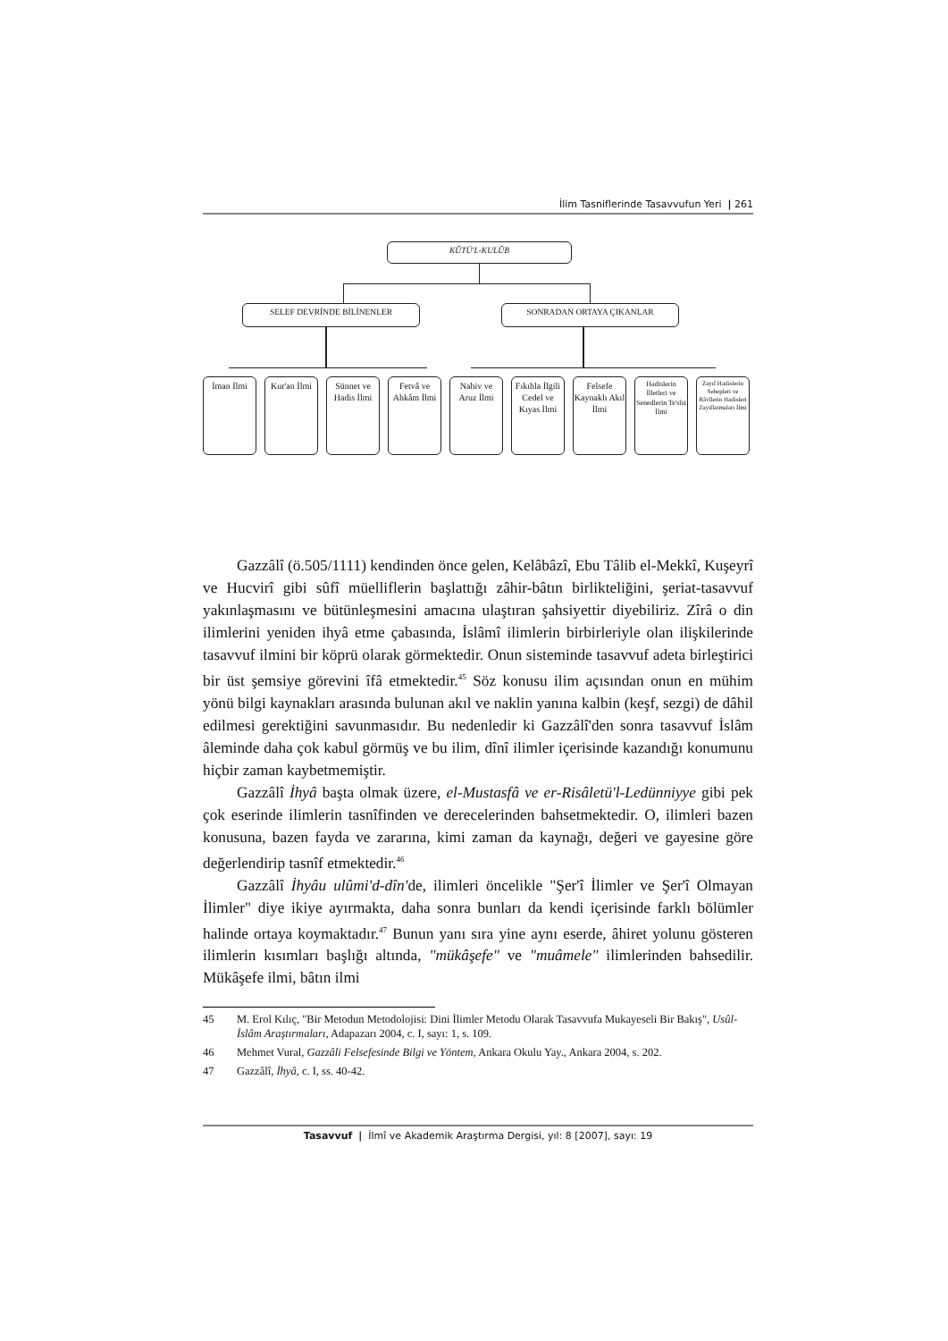İlim Tasniflerinde Tasavvufun Yeri | 261
KÛTÜ'L-KULÛB
SELEF DEVRİNDE BİLİNENLER SONRADAN ORTAYA ÇIKANLAR
İman İlmi
Kur'an İlmi
Sünnet ve Hadis İlmi
Fetvâ ve Ahkâm İlmi
Nahiv ve Aruz İlmi
Fıkıhla İlgili Cedel ve Kıyas İlmi
Felsefe Kaynaklı Akıl İlmi
Hadislerin İlletleri ve Senedlerin Te'sîsi İlmi
Zayıf Hadislerin Sebepleri ve Râvîlerin Hadisleri Zayıflatmaları İlmi
Gazzâlî (ö.505/1111) kendinden önce gelen, Kelâbâzî, Ebu Tâlib el-Mekkî, Kuşeyrî ve Hucvirî gibi sûfî müelliflerin başlattığı zâhir-bâtın birlikteliğini, şeriat-tasavvuf yakınlaşmasını ve bütünleşmesini amacına ulaştıran şahsiyettir diyebiliriz. Zîrâ o din ilimlerini yeniden ihyâ etme çabasında, İslâmî ilimlerin birbirleriyle olan ilişkilerinde tasavvuf ilmini bir köprü olarak görmektedir. Onun sisteminde tasavvuf adeta birleştirici bir üst şemsiye görevini îfâ etmektedir.<sup>45</sup> Söz konusu ilim açısından onun en mühim yönü bilgi kaynakları arasında bulunan akıl ve naklin yanına kalbin (keşf, sezgi) de dâhil edilmesi gerektiğini savunmasıdır. Bu nedenledir ki Gazzâlî'den sonra tasavvuf İslâm âleminde daha çok kabul görmüş ve bu ilim, dînî ilimler içerisinde kazandığı konumunu hiçbir zaman kaybetmemiştir.
Gazzâlî İhyâ başta olmak üzere, el-Mustasfâ ve er-Risâletü'l-Ledünniyye gibi pek çok eserinde ilimlerin tasnîfinden ve derecelerinden bahsetmektedir. O, ilimleri bazen konusuna, bazen fayda ve zararına, kimi zaman da kaynağı, değeri ve gayesine göre değerlendirip tasnîf etmektedir.<sup>46</sup>
Gazzâlî İhyâu ulûmi'd-dîn'de, ilimleri öncelikle "Şer'î İlimler ve Şer'î Olmayan İlimler" diye ikiye ayırmakta, daha sonra bunları da kendi içerisinde farklı bölümler halinde ortaya koymaktadır.<sup>47</sup> Bunun yanı sıra yine aynı eserde, âhiret yolunu gösteren ilimlerin kısımları başlığı altında, "mükâşefe" ve "muâmele" ilimlerinden bahsedilir. Mükâşefe ilmi, bâtın ilmi
45 M. Erol Kılıç, "Bir Metodun Metodolojisi: Dini İlimler Metodu Olarak Tasavvufa Mukayeseli Bir Bakış", Usûl-İslâm Araştırmaları, Adapazarı 2004, c. I, sayı: 1, s. 109.
46 Mehmet Vural, Gazzâli Felsefesinde Bilgi ve Yöntem, Ankara Okulu Yay., Ankara 2004, s. 202.
47 Gazzâlî, İhyâ, c. I, ss. 40-42.
Tasavvuf | İlmî ve Akademik Araştırma Dergisi, yıl: 8 [2007], sayı: 19